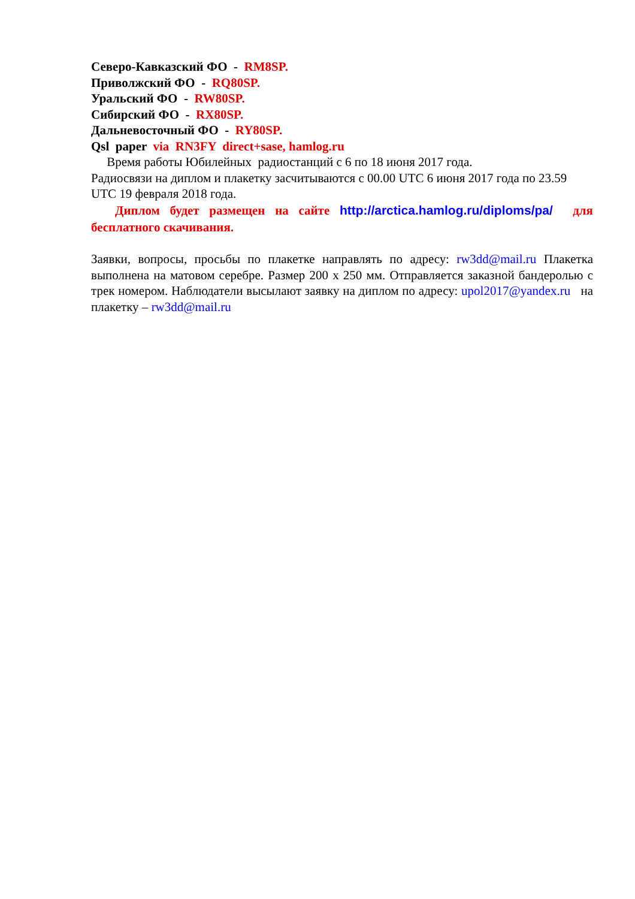Северо-Кавказский ФО - RM8SP.
Приволжский ФО - RQ80SP.
Уральский ФО - RW80SP.
Сибирский ФО - RX80SP.
Дальневосточный ФО - RY80SP.
Qsl paper via RN3FY direct+sase, hamlog.ru
Время работы Юбилейных радиостанций с 6 по 18 июня 2017 года.
Радиосвязи на диплом и плакетку засчитываются с 00.00 UTC 6 июня 2017 года по 23.59 UTC 19 февраля 2018 года.
Диплом будет размещен на сайте http://arctica.hamlog.ru/diploms/pa/ для бесплатного скачивания.
Заявки, вопросы, просьбы по плакетке направлять по адресу: rw3dd@mail.ru Плакетка выполнена на матовом серебре. Размер 200 х 250 мм. Отправляется заказной бандеролью с трек номером. Наблюдатели высылают заявку на диплом по адресу: upol2017@yandex.ru на плакетку – rw3dd@mail.ru